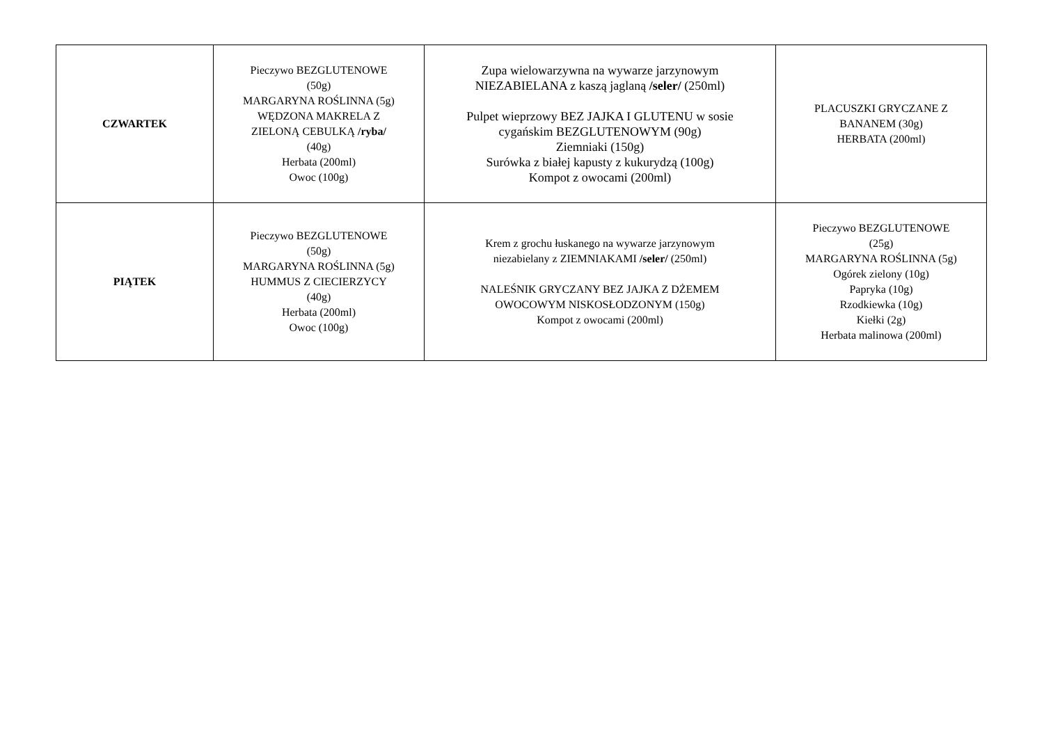| CZWARTEK | Pieczywo BEZGLUTENOWE (50g) MARGARYNA ROŚLINNA (5g) WĘDZONA MAKRELA Z ZIELONĄ CEBULKĄ /ryba/ (40g) Herbata (200ml) Owoc (100g) | Zupa wielowarzywna na wywarze jarzynowym NIEZABIELANA z kaszą jaglaną /seler/ (250ml) Pulpet wieprzowy BEZ JAJKA I GLUTENU w sosie cygańskim BEZGLUTENOWYM (90g) Ziemniaki (150g) Surówka z białej kapusty z kukurydzą (100g) Kompot z owocami (200ml) | PLACUSZKI GRYCZANE Z BANANEM (30g) HERBATA (200ml) |
| PIĄTEK | Pieczywo BEZGLUTENOWE (50g) MARGARYNA ROŚLINNA (5g) HUMMUS Z CIECIERZYCY (40g) Herbata (200ml) Owoc (100g) | Krem z grochu łuskanego na wywarze jarzynowym niezabielany z ZIEMNIAKAMI /seler/ (250ml) NALEŚNIK GRYCZANY BEZ JAJKA Z DŻEMEM OWOCOWYM NISKOSŁODZONYM (150g) Kompot z owocami (200ml) | Pieczywo BEZGLUTENOWE (25g) MARGARYNA ROŚLINNA (5g) Ogórek zielony (10g) Papryka (10g) Rzodkiewka (10g) Kiełki (2g) Herbata malinowa (200ml) |